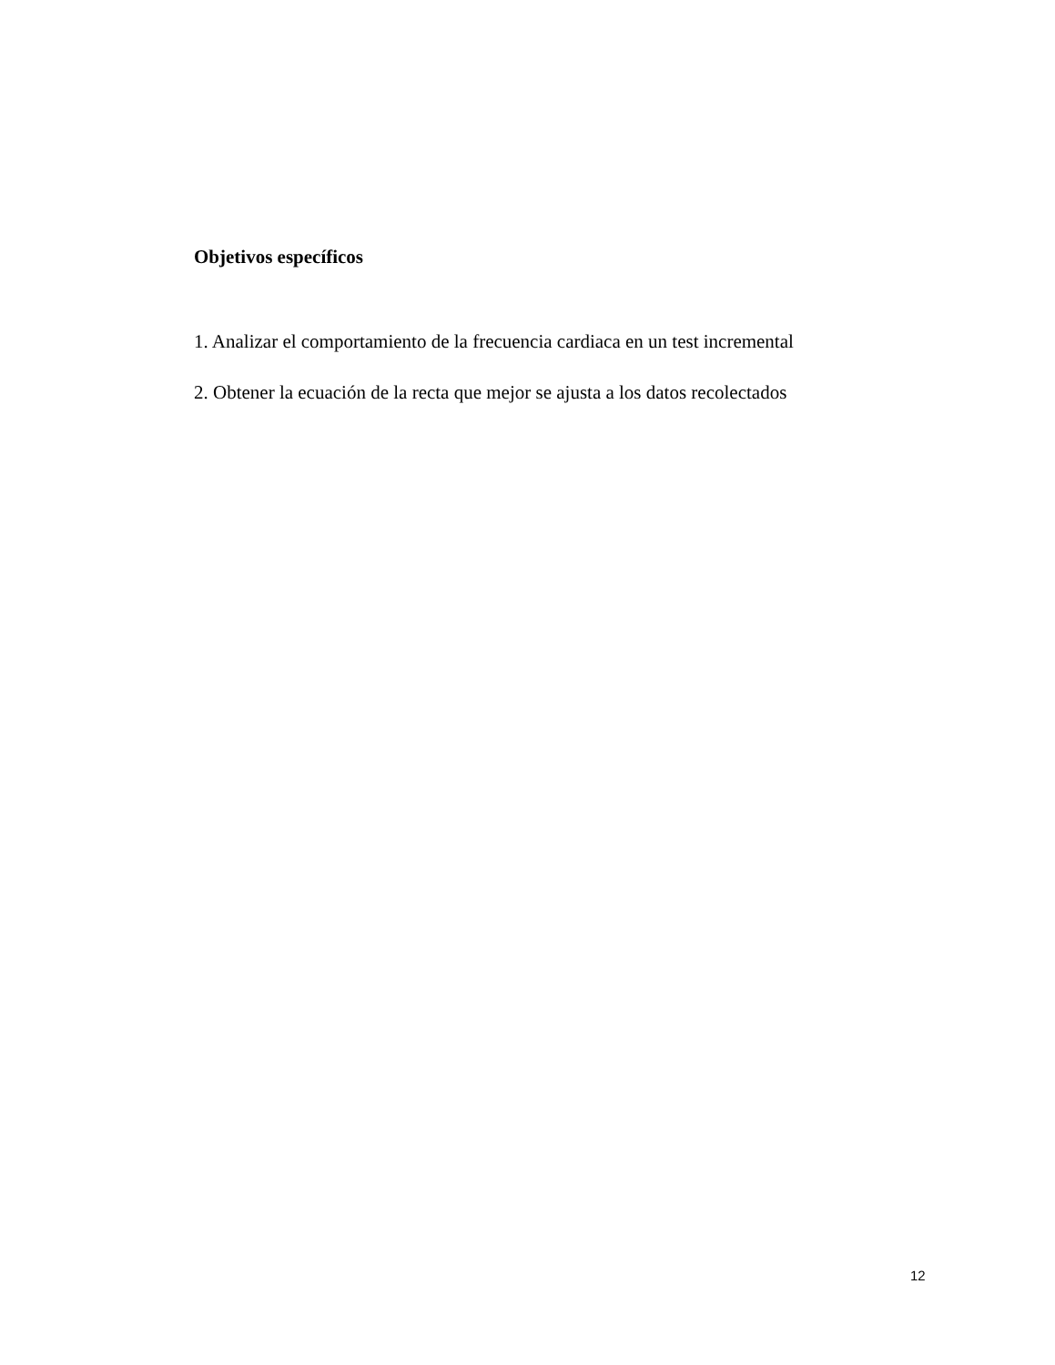Objetivos específicos
1. Analizar el comportamiento de la frecuencia cardiaca en un test incremental
2. Obtener la ecuación de la recta que mejor se ajusta a los datos recolectados
12